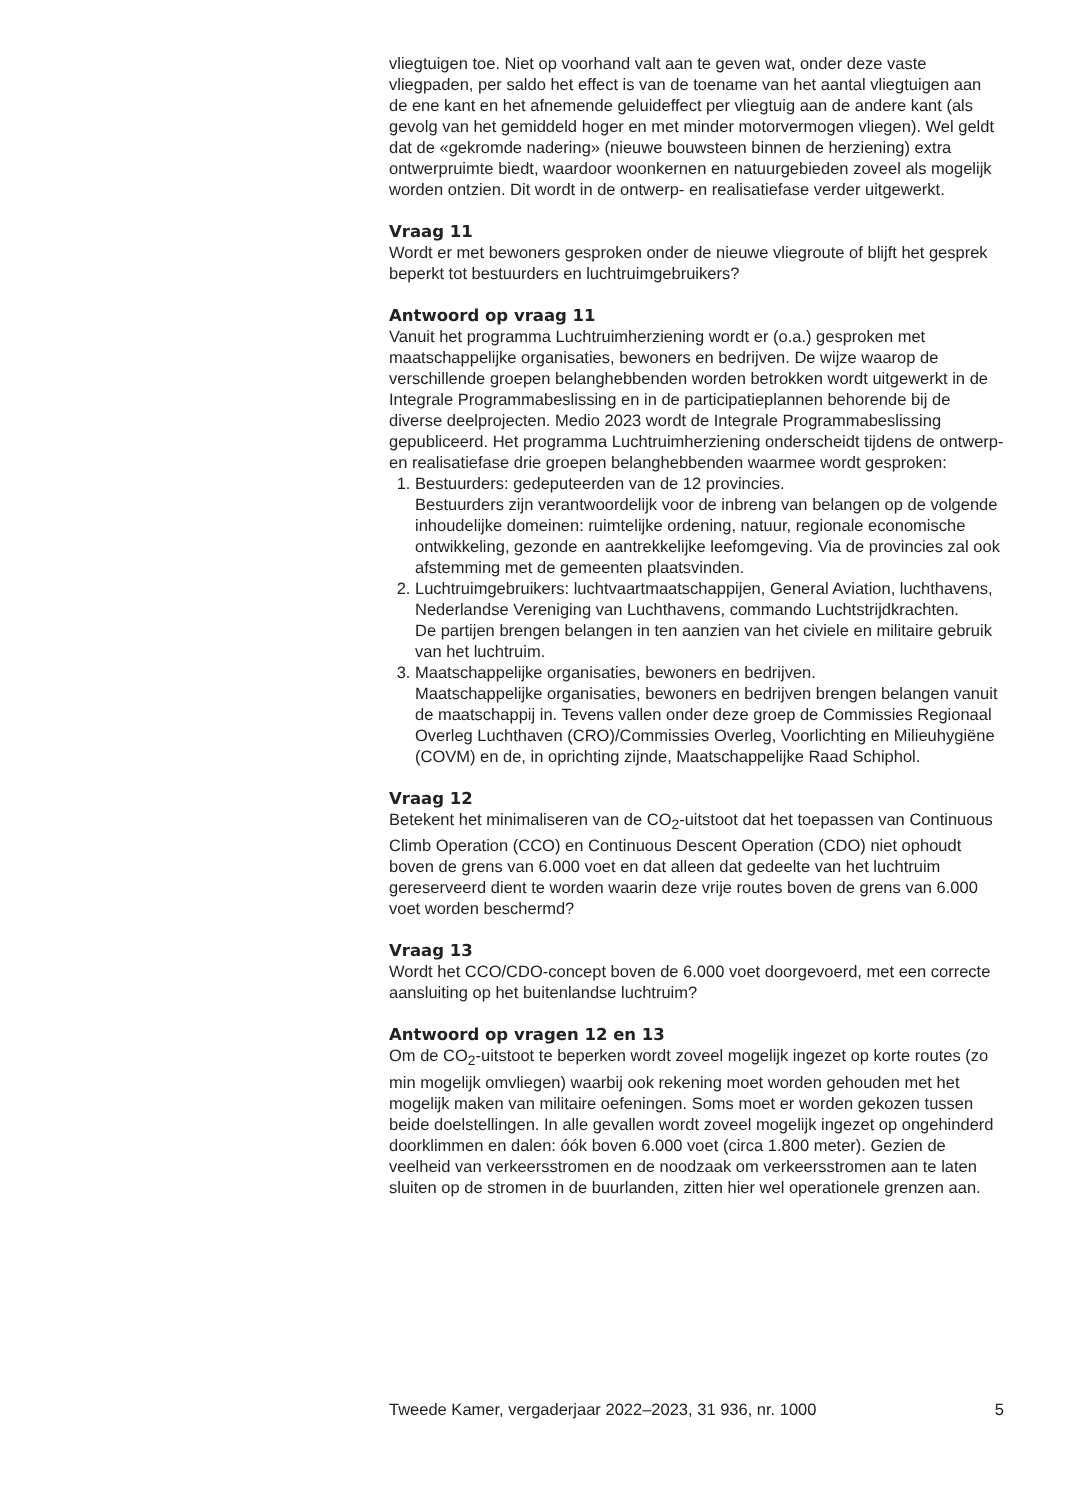vliegtuigen toe. Niet op voorhand valt aan te geven wat, onder deze vaste vliegpaden, per saldo het effect is van de toename van het aantal vliegtuigen aan de ene kant en het afnemende geluideffect per vliegtuig aan de andere kant (als gevolg van het gemiddeld hoger en met minder motorvermogen vliegen). Wel geldt dat de «gekromde nadering» (nieuwe bouwsteen binnen de herziening) extra ontwerpruimte biedt, waardoor woonkernen en natuurgebieden zoveel als mogelijk worden ontzien. Dit wordt in de ontwerp- en realisatiefase verder uitgewerkt.
Vraag 11
Wordt er met bewoners gesproken onder de nieuwe vliegroute of blijft het gesprek beperkt tot bestuurders en luchtruimgebruikers?
Antwoord op vraag 11
Vanuit het programma Luchtruimherziening wordt er (o.a.) gesproken met maatschappelijke organisaties, bewoners en bedrijven. De wijze waarop de verschillende groepen belanghebbenden worden betrokken wordt uitgewerkt in de Integrale Programmabeslissing en in de participatie­plannen behorende bij de diverse deelprojecten. Medio 2023 wordt de Integrale Programmabeslissing gepubliceerd. Het programma Luchtruim­herziening onderscheidt tijdens de ontwerp- en realisatiefase drie groepen belanghebbenden waarmee wordt gesproken:
1. Bestuurders: gedeputeerden van de 12 provincies.
Bestuurders zijn verantwoordelijk voor de inbreng van belangen op de volgende inhoudelijke domeinen: ruimtelijke ordening, natuur, regionale economische ontwikkeling, gezonde en aantrekkelijke leefomgeving. Via de provincies zal ook afstemming met de gemeen­ten plaatsvinden.
2. Luchtruimgebruikers: luchtvaartmaatschappijen, General Aviation, luchthavens, Nederlandse Vereniging van Luchthavens, commando Luchtstrijdkrachten.
De partijen brengen belangen in ten aanzien van het civiele en militaire gebruik van het luchtruim.
3. Maatschappelijke organisaties, bewoners en bedrijven.
Maatschappelijke organisaties, bewoners en bedrijven brengen belangen vanuit de maatschappij in. Tevens vallen onder deze groep de Commissies Regionaal Overleg Luchthaven (CRO)/Commissies Overleg, Voorlichting en Milieuhygiëne (COVM) en de, in oprichting zijnde, Maatschappelijke Raad Schiphol.
Vraag 12
Betekent het minimaliseren van de CO<sub>2</sub>-uitstoot dat het toepassen van Continuous Climb Operation (CCO) en Continuous Descent Operation (CDO) niet ophoudt boven de grens van 6.000 voet en dat alleen dat gedeelte van het luchtruim gereserveerd dient te worden waarin deze vrije routes boven de grens van 6.000 voet worden beschermd?
Vraag 13
Wordt het CCO/CDO-concept boven de 6.000 voet doorgevoerd, met een correcte aansluiting op het buitenlandse luchtruim?
Antwoord op vragen 12 en 13
Om de CO<sub>2</sub>-uitstoot te beperken wordt zoveel mogelijk ingezet op korte routes (zo min mogelijk omvliegen) waarbij ook rekening moet worden gehouden met het mogelijk maken van militaire oefeningen. Soms moet er worden gekozen tussen beide doelstellingen. In alle gevallen wordt zoveel mogelijk ingezet op ongehinderd doorklimmen en dalen: óók boven 6.000 voet (circa 1.800 meter). Gezien de veelheid van verkeers­stromen en de noodzaak om verkeersstromen aan te laten sluiten op de stromen in de buurlanden, zitten hier wel operationele grenzen aan.
Tweede Kamer, vergaderjaar 2022–2023, 31 936, nr. 1000 5